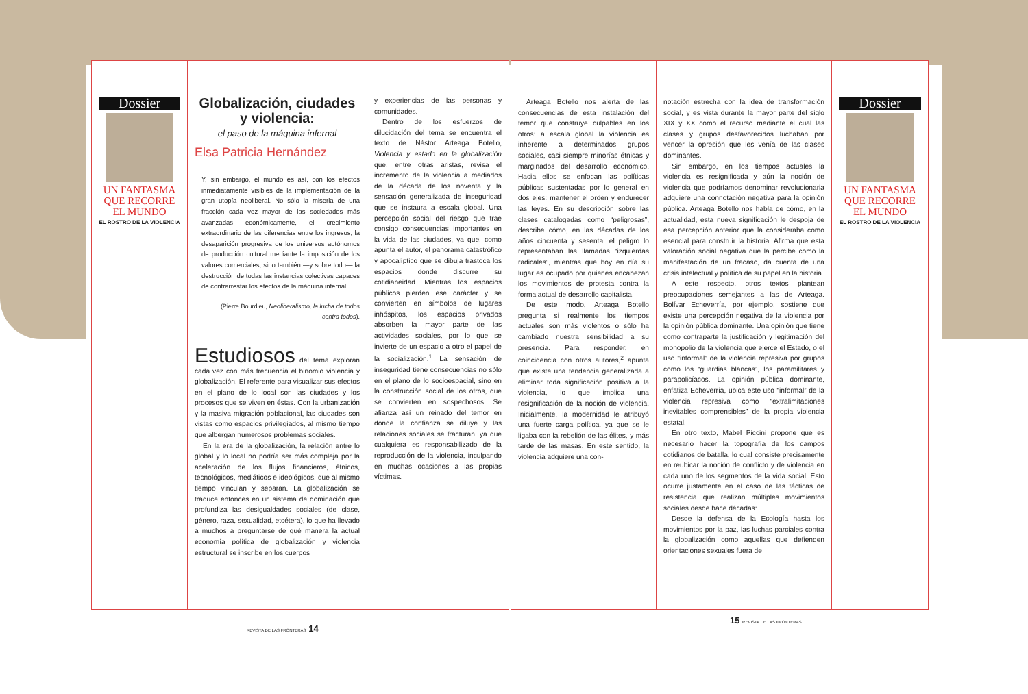Dossier
UN FANTASMA QUE RECORRE EL MUNDO
EL ROSTRO DE LA VIOLENCIA
Globalización, ciudades y violencia:
el paso de la máquina infernal
Elsa Patricia Hernández
Y, sin embargo, el mundo es así, con los efectos inmediatamente visibles de la implementación de la gran utopía neoliberal. No sólo la miseria de una fracción cada vez mayor de las sociedades más avanzadas económicamente, el crecimiento extraordinario de las diferencias entre los ingresos, la desaparición progresiva de los universos autónomos de producción cultural mediante la imposición de los valores comerciales, sino también —y sobre todo— la destrucción de todas las instancias colectivas capaces de contrarrestar los efectos de la máquina infernal.
(Pierre Bourdieu, Neoliberalismo, la lucha de todos contra todos).
Estudiosos del tema exploran cada vez con más frecuencia el binomio violencia y globalización. El referente para visualizar sus efectos en el plano de lo local son las ciudades y los procesos que se viven en éstas. Con la urbanización y la masiva migración poblacional, las ciudades son vistas como espacios privilegiados, al mismo tiempo que albergan numerosos problemas sociales.
En la era de la globalización, la relación entre lo global y lo local no podría ser más compleja por la aceleración de los flujos financieros, étnicos, tecnológicos, mediáticos e ideológicos, que al mismo tiempo vinculan y separan. La globalización se traduce entonces en un sistema de dominación que profundiza las desigualdades sociales (de clase, género, raza, sexualidad, etcétera), lo que ha llevado a muchos a preguntarse de qué manera la actual economía política de globalización y violencia estructural se inscribe en los cuerpos
y experiencias de las personas y comunidades.
Dentro de los esfuerzos de dilucidación del tema se encuentra el texto de Néstor Arteaga Botello, Violencia y estado en la globalización que, entre otras aristas, revisa el incremento de la violencia a mediados de la década de los noventa y la sensación generalizada de inseguridad que se instaura a escala global. Una percepción social del riesgo que trae consigo consecuencias importantes en la vida de las ciudades, ya que, como apunta el autor, el panorama catastrófico y apocalíptico que se dibuja trastoca los espacios donde discurre su cotidianeidad. Mientras los espacios públicos pierden ese carácter y se convierten en símbolos de lugares inhóspitos, los espacios privados absorben la mayor parte de las actividades sociales, por lo que se invierte de un espacio a otro el papel de la socialización.<sup>1</sup> La sensación de inseguridad tiene consecuencias no sólo en el plano de lo socioespacial, sino en la construcción social de los otros, que se convierten en sospechosos. Se afianza así un reinado del temor en donde la confianza se diluye y las relaciones sociales se fracturan, ya que cualquiera es responsabilizado de la reproducción de la violencia, inculpando en muchas ocasiones a las propias víctimas.
Arteaga Botello nos alerta de las consecuencias de esta instalación del temor que construye culpables en los otros: a escala global la violencia es inherente a determinados grupos sociales, casi siempre minorías étnicas y marginados del desarrollo económico. Hacia ellos se enfocan las políticas públicas sustentadas por lo general en dos ejes: mantener el orden y endurecer las leyes. En su descripción sobre las clases catalogadas como “peligrosas”, describe cómo, en las décadas de los años cincuenta y sesenta, el peligro lo representaban las llamadas “izquierdas radicales”, mientras que hoy en día su lugar es ocupado por quienes encabezan los movimientos de protesta contra la forma actual de desarrollo capitalista.
De este modo, Arteaga Botello pregunta si realmente los tiempos actuales son más violentos o sólo ha cambiado nuestra sensibilidad a su presencia. Para responder, en coincidencia con otros autores,<sup>2</sup> apunta que existe una tendencia generalizada a eliminar toda significación positiva a la violencia, lo que implica una resignificación de la noción de violencia. Inicialmente, la modernidad le atribuyó una fuerte carga política, ya que se le ligaba con la rebelión de las élites, y más tarde de las masas. En este sentido, la violencia adquiere una con-
notación estrecha con la idea de transformación social, y es vista durante la mayor parte del siglo XIX y XX como el recurso mediante el cual las clases y grupos desfavorecidos luchaban por vencer la opresión que les venía de las clases dominantes.
Sin embargo, en los tiempos actuales la violencia es resignificada y aún la noción de violencia que podríamos denominar revolucionaria adquiere una connotación negativa para la opinión pública. Arteaga Botello nos habla de cómo, en la actualidad, esta nueva significación le despoja de esa percepción anterior que la consideraba como esencial para construir la historia. Afirma que esta valoración social negativa que la percibe como la manifestación de un fracaso, da cuenta de una crisis intelectual y política de su papel en la historia.
A este respecto, otros textos plantean preocupaciones semejantes a las de Arteaga. Bolívar Echeverría, por ejemplo, sostiene que existe una percepción negativa de la violencia por la opinión pública dominante. Una opinión que tiene como contraparte la justificación y legitimación del monopolio de la violencia que ejerce el Estado, o el uso “informal” de la violencia represiva por grupos como los “guardias blancas”, los paramilitares y parapolicíacos. La opinión pública dominante, enfatiza Echeverría, ubica este uso “informal” de la violencia represiva como “extralimitaciones inevitables comprensibles” de la propia violencia estatal.
En otro texto, Mabel Piccini propone que es necesario hacer la topografía de los campos cotidianos de batalla, lo cual consiste precisamente en reubicar la noción de conflicto y de violencia en cada uno de los segmentos de la vida social. Esto ocurre justamente en el caso de las tácticas de resistencia que realizan múltiples movimientos sociales desde hace décadas:
Desde la defensa de la Ecología hasta los movimientos por la paz, las luchas parciales contra la globalización como aquellas que defienden orientaciones sexuales fuera de
Dossier
UN FANTASMA QUE RECORRE EL MUNDO
EL ROSTRO DE LA VIOLENCIA
REVISTA DE LAS FRONTERAS 14
15 REVISTA DE LAS FRONTERAS